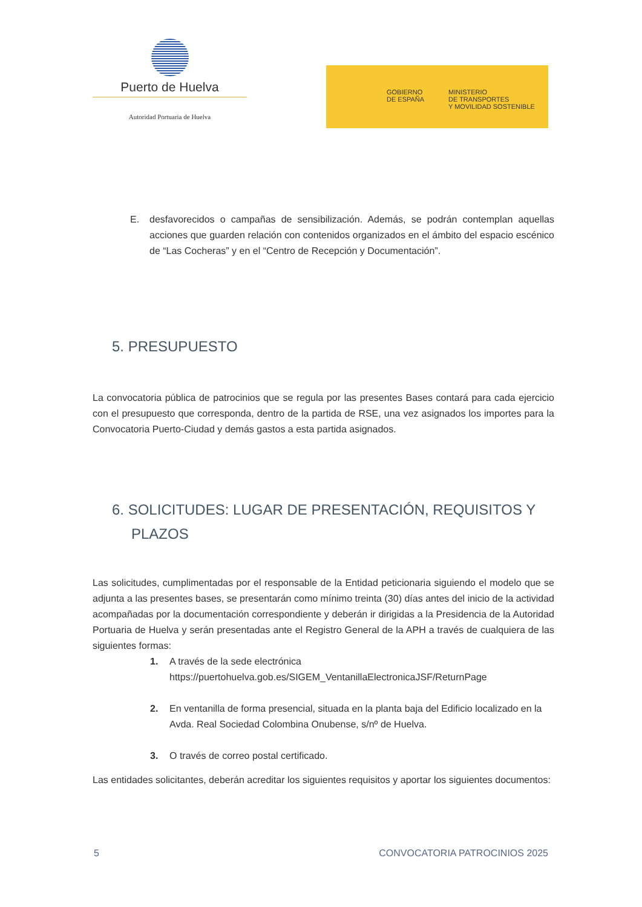Puerto de Huelva
Autoridad Portuaria de Huelva
GOBIERNO
DE ESPAÑA
MINISTERIO
DE TRANSPORTES
Y MOVILIDAD SOSTENIBLE
E. desfavorecidos o campañas de sensibilización. Además, se podrán contemplan aquellas acciones que guarden relación con contenidos organizados en el ámbito del espacio escénico de “Las Cocheras” y en el “Centro de Recepción y Documentación”.
5. PRESUPUESTO
La convocatoria pública de patrocinios que se regula por las presentes Bases contará para cada ejercicio con el presupuesto que corresponda, dentro de la partida de RSE, una vez asignados los importes para la Convocatoria Puerto-Ciudad y demás gastos a esta partida asignados.
6. SOLICITUDES: LUGAR DE PRESENTACIÓN, REQUISITOS Y PLAZOS
Las solicitudes, cumplimentadas por el responsable de la Entidad peticionaria siguiendo el modelo que se adjunta a las presentes bases, se presentarán como mínimo treinta (30) días antes del inicio de la actividad acompañadas por la documentación correspondiente y deberán ir dirigidas a la Presidencia de la Autoridad Portuaria de Huelva y serán presentadas ante el Registro General de la APH a través de cualquiera de las siguientes formas:
1. A través de la sede electrónica
https://puertohuelva.gob.es/SIGEM_VentanillaElectronicaJSF/ReturnPage
2. En ventanilla de forma presencial, situada en la planta baja del Edificio localizado en la Avda. Real Sociedad Colombina Onubense, s/nº de Huelva.
3. O través de correo postal certificado.
Las entidades solicitantes, deberán acreditar los siguientes requisitos y aportar los siguientes documentos:
5 CONVOCATORIA PATROCINIOS 2025